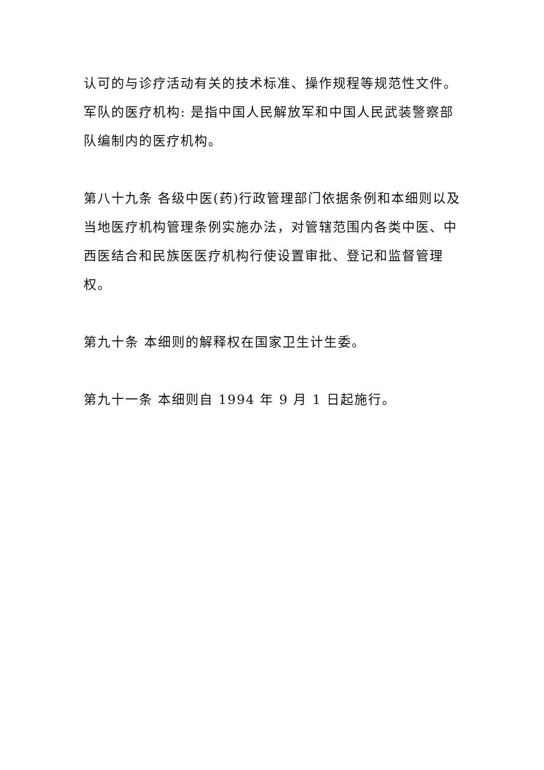认可的与诊疗活动有关的技术标准、操作规程等规范性文件。
军队的医疗机构: 是指中国人民解放军和中国人民武装警察部队编制内的医疗机构。
第八十九条 各级中医(药)行政管理部门依据条例和本细则以及当地医疗机构管理条例实施办法，对管辖范围内各类中医、中西医结合和民族医医疗机构行使设置审批、登记和监督管理权。
第九十条 本细则的解释权在国家卫生计生委。
第九十一条 本细则自 1994 年 9 月 1 日起施行。